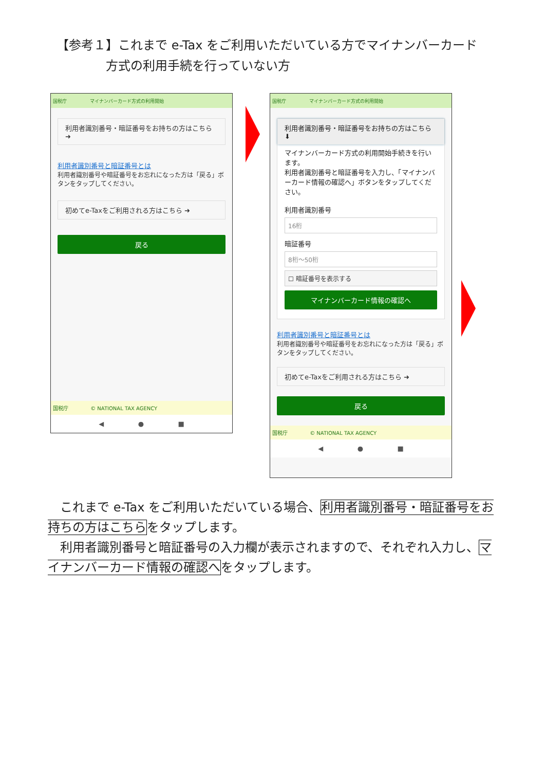【参考１】これまで e-Tax をご利用いただいている方でマイナンバーカード
    方式の利用手続を行っていない方
国税庁 マイナンバーカード方式の利用開始
利用者識別番号・暗証番号をお持ちの方はこちら ➜
利用者識別番号と暗証番号とは
利用者識別番号や暗証番号をお忘れになった方は「戻る」ボタンをタップしてください。
初めてe-Taxをご利用される方はこちら ➜
戻る
国税庁     © NATIONAL TAX AGENCY
◀ ● ■
国税庁 マイナンバーカード方式の利用開始
利用者識別番号・暗証番号をお持ちの方はこちら ⬇
マイナンバーカード方式の利用開始手続きを行います。
利用者識別番号と暗証番号を入力し、「マイナンバーカード情報の確認へ」ボタンをタップしてください。
利用者識別番号
16桁
暗証番号
8桁〜50桁
☐ 暗証番号を表示する
マイナンバーカード情報の確認へ
利用者識別番号と暗証番号とは
利用者識別番号や暗証番号をお忘れになった方は「戻る」ボタンをタップしてください。
初めてe-Taxをご利用される方はこちら ➜
戻る
国税庁     © NATIONAL TAX AGENCY
◀ ● ■
 これまで e-Tax をご利用いただいている場合、利用者識別番号・暗証番号をお持ちの方はこちらをタップします。
 利用者識別番号と暗証番号の入力欄が表示されますので、それぞれ入力し、マイナンバーカード情報の確認へをタップします。